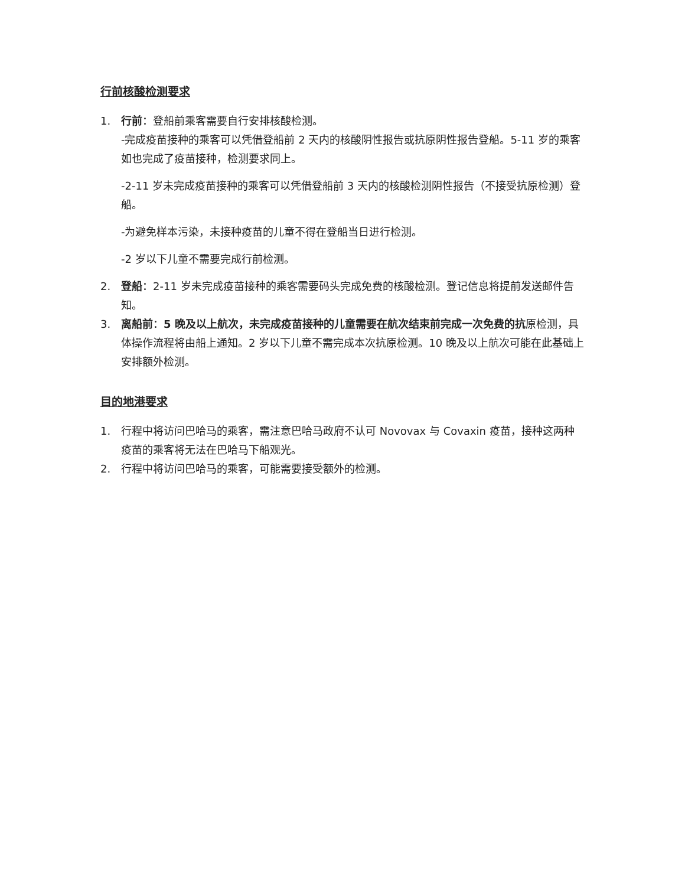行前核酸检测要求
1. 行前：登船前乘客需要自行安排核酸检测。
-完成疫苗接种的乘客可以凭借登船前 2 天内的核酸阴性报告或抗原阴性报告登船。5-11 岁的乘客如也完成了疫苗接种，检测要求同上。
-2-11 岁未完成疫苗接种的乘客可以凭借登船前 3 天内的核酸检测阴性报告（不接受抗原检测）登船。
-为避免样本污染，未接种疫苗的儿童不得在登船当日进行检测。
-2 岁以下儿童不需要完成行前检测。
2. 登船：2-11 岁未完成疫苗接种的乘客需要码头完成免费的核酸检测。登记信息将提前发送邮件告知。
3. 离船前：5 晚及以上航次，未完成疫苗接种的儿童需要在航次结束前完成一次免费的抗原检测，具体操作流程将由船上通知。2 岁以下儿童不需完成本次抗原检测。10 晚及以上航次可能在此基础上安排额外检测。
目的地港要求
1. 行程中将访问巴哈马的乘客，需注意巴哈马政府不认可 Novovax 与 Covaxin 疫苗，接种这两种疫苗的乘客将无法在巴哈马下船观光。
2. 行程中将访问巴哈马的乘客，可能需要接受额外的检测。